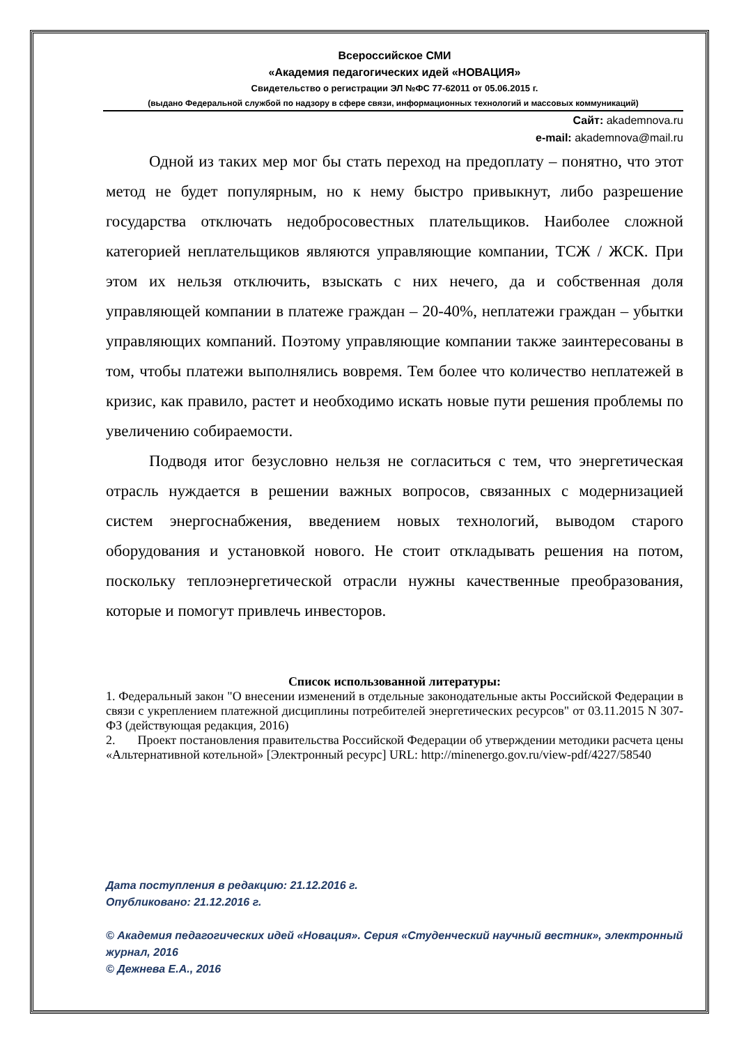Всероссийское СМИ
«Академия педагогических идей «НОВАЦИЯ»
Свидетельство о регистрации ЭЛ №ФС 77-62011 от 05.06.2015 г.
(выдано Федеральной службой по надзору в сфере связи, информационных технологий и массовых коммуникаций)
Сайт: akademnova.ru
e-mail: akademnova@mail.ru
Одной из таких мер мог бы стать переход на предоплату – понятно, что этот метод не будет популярным, но к нему быстро привыкнут, либо разрешение государства отключать недобросовестных плательщиков. Наиболее сложной категорией неплательщиков являются управляющие компании, ТСЖ / ЖСК. При этом их нельзя отключить, взыскать с них нечего, да и собственная доля управляющей компании в платеже граждан – 20-40%, неплатежи граждан – убытки управляющих компаний. Поэтому управляющие компании также заинтересованы в том, чтобы платежи выполнялись вовремя. Тем более что количество неплатежей в кризис, как правило, растет и необходимо искать новые пути решения проблемы по увеличению собираемости.
Подводя итог безусловно нельзя не согласиться с тем, что энергетическая отрасль нуждается в решении важных вопросов, связанных с модернизацией систем энергоснабжения, введением новых технологий, выводом старого оборудования и установкой нового. Не стоит откладывать решения на потом, поскольку теплоэнергетической отрасли нужны качественные преобразования, которые и помогут привлечь инвесторов.
Список использованной литературы:
1. Федеральный закон "О внесении изменений в отдельные законодательные акты Российской Федерации в связи с укреплением платежной дисциплины потребителей энергетических ресурсов" от 03.11.2015 N 307-ФЗ (действующая редакция, 2016)
2. Проект постановления правительства Российской Федерации об утверждении методики расчета цены «Альтернативной котельной» [Электронный ресурс] URL: http://minenergo.gov.ru/view-pdf/4227/58540
Дата поступления в редакцию: 21.12.2016 г.
Опубликовано: 21.12.2016 г.
© Академия педагогических идей «Новация». Серия «Студенческий научный вестник», электронный журнал, 2016
© Дежнева Е.А., 2016